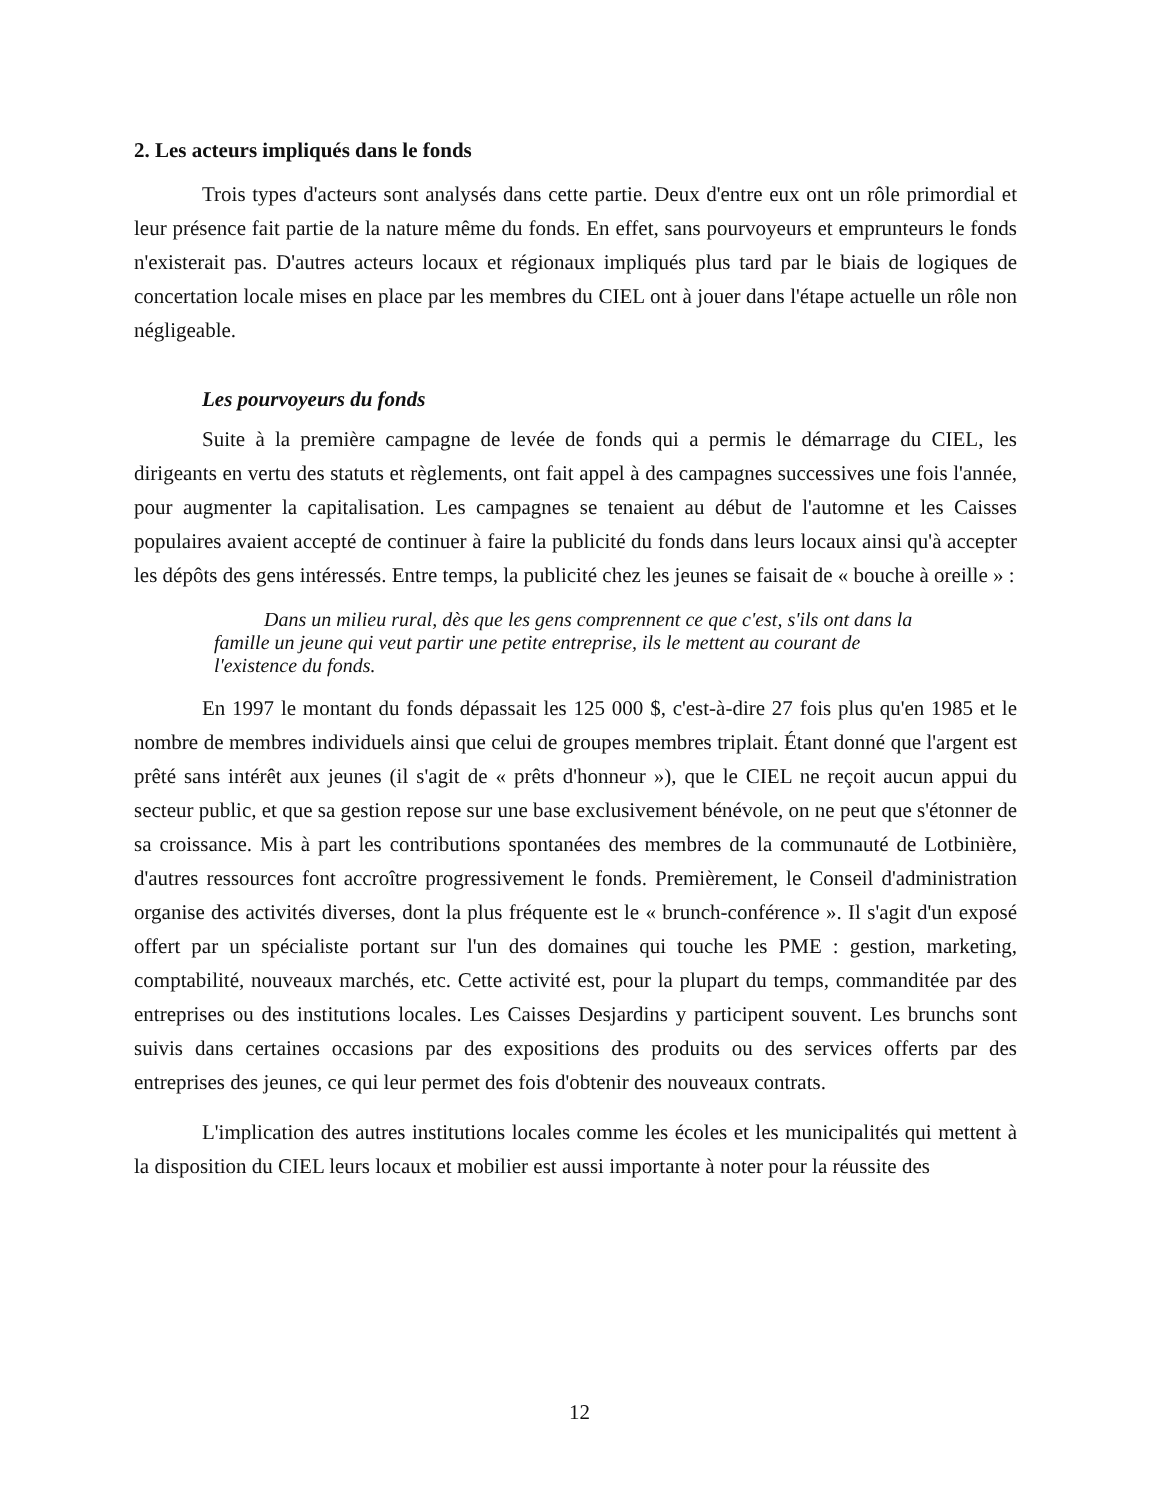2. Les acteurs impliqués dans le fonds
Trois types d'acteurs sont analysés dans cette partie. Deux d'entre eux ont un rôle primordial et leur présence fait partie de la nature même du fonds. En effet, sans pourvoyeurs et emprunteurs le fonds n'existerait pas. D'autres acteurs locaux et régionaux impliqués plus tard par le biais de logiques de concertation locale mises en place par les membres du CIEL ont à jouer dans l'étape actuelle un rôle non négligeable.
Les pourvoyeurs du fonds
Suite à la première campagne de levée de fonds qui a permis le démarrage du CIEL, les dirigeants en vertu des statuts et règlements, ont fait appel à des campagnes successives une fois l'année, pour augmenter la capitalisation. Les campagnes se tenaient au début de l'automne et les Caisses populaires avaient accepté de continuer à faire la publicité du fonds dans leurs locaux ainsi qu'à accepter les dépôts des gens intéressés. Entre temps, la publicité chez les jeunes se faisait de « bouche à oreille » :
Dans un milieu rural, dès que les gens comprennent ce que c'est, s'ils ont dans la famille un jeune qui veut partir une petite entreprise, ils le mettent au courant de l'existence du fonds.
En 1997 le montant du fonds dépassait les 125 000 $, c'est-à-dire 27 fois plus qu'en 1985 et le nombre de membres individuels ainsi que celui de groupes membres triplait. Étant donné que l'argent est prêté sans intérêt aux jeunes (il s'agit de « prêts d'honneur »), que le CIEL ne reçoit aucun appui du secteur public, et que sa gestion repose sur une base exclusivement bénévole, on ne peut que s'étonner de sa croissance. Mis à part les contributions spontanées des membres de la communauté de Lotbinière, d'autres ressources font accroître progressivement le fonds. Premièrement, le Conseil d'administration organise des activités diverses, dont la plus fréquente est le « brunch-conférence ». Il s'agit d'un exposé offert par un spécialiste portant sur l'un des domaines qui touche les PME : gestion, marketing, comptabilité, nouveaux marchés, etc. Cette activité est, pour la plupart du temps, commanditée par des entreprises ou des institutions locales. Les Caisses Desjardins y participent souvent. Les brunchs sont suivis dans certaines occasions par des expositions des produits ou des services offerts par des entreprises des jeunes, ce qui leur permet des fois d'obtenir des nouveaux contrats.
L'implication des autres institutions locales comme les écoles et les municipalités qui mettent à la disposition du CIEL leurs locaux et mobilier est aussi importante à noter pour la réussite des
12